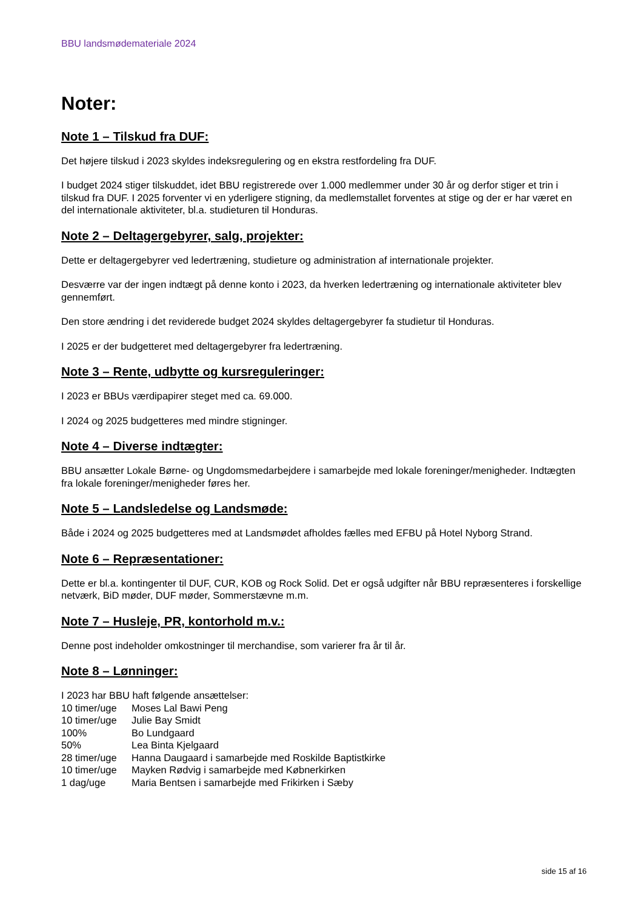BBU landsmødemateriale 2024
Noter:
Note 1 – Tilskud fra DUF:
Det højere tilskud i 2023 skyldes indeksregulering og en ekstra restfordeling fra DUF.
I budget 2024 stiger tilskuddet, idet BBU registrerede over 1.000 medlemmer under 30 år og derfor stiger et trin i tilskud fra DUF. I 2025 forventer vi en yderligere stigning, da medlemstallet forventes at stige og der er har været en del internationale aktiviteter, bl.a. studieturen til Honduras.
Note 2 – Deltagergebyrer, salg, projekter:
Dette er deltagergebyrer ved ledertræning, studieture og administration af internationale projekter.
Desværre var der ingen indtægt på denne konto i 2023, da hverken ledertræning og internationale aktiviteter blev gennemført.
Den store ændring i det reviderede budget 2024 skyldes deltagergebyrer fa studietur til Honduras.
I 2025 er der budgetteret med deltagergebyrer fra ledertræning.
Note 3 – Rente, udbytte og kursreguleringer:
I 2023 er BBUs værdipapirer steget med ca. 69.000.
I 2024 og 2025 budgetteres med mindre stigninger.
Note 4 – Diverse indtægter:
BBU ansætter Lokale Børne- og Ungdomsmedarbejdere i samarbejde med lokale foreninger/menigheder. Indtægten fra lokale foreninger/menigheder føres her.
Note 5 – Landsledelse og Landsmøde:
Både i 2024 og 2025 budgetteres med at Landsmødet afholdes fælles med EFBU på Hotel Nyborg Strand.
Note 6 – Repræsentationer:
Dette er bl.a. kontingenter til DUF, CUR, KOB og Rock Solid. Det er også udgifter når BBU repræsenteres i forskellige netværk, BiD møder, DUF møder, Sommerstævne m.m.
Note 7 – Husleje, PR, kontorhold m.v.:
Denne post indeholder omkostninger til merchandise, som varierer fra år til år.
Note 8 – Lønninger:
I 2023 har BBU haft følgende ansættelser:
| 10 timer/uge | Moses Lal Bawi Peng |
| 10 timer/uge | Julie Bay Smidt |
| 100% | Bo Lundgaard |
| 50% | Lea Binta Kjelgaard |
| 28 timer/uge | Hanna Daugaard i samarbejde med Roskilde Baptistkirke |
| 10 timer/uge | Mayken Rødvig i samarbejde med Købnerkirken |
| 1 dag/uge | Maria Bentsen i samarbejde med Frikirken i Sæby |
side 15 af 16